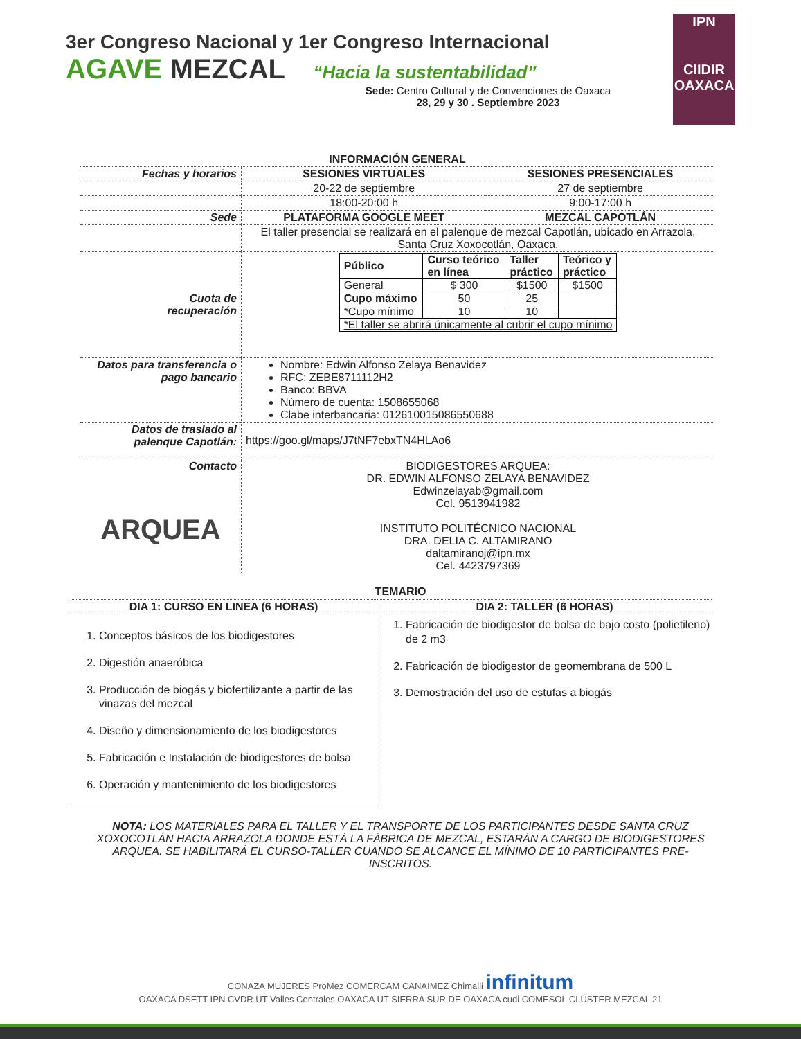3er Congreso Nacional y 1er Congreso Internacional
AGAVE MEZCAL “Hacia la sustentabilidad”
Sede: Centro Cultural y de Convenciones de Oaxaca
28, 29 y 30 . Septiembre 2023
IPN
CIIDIR OAXACA
| INFORMACIÓN GENERAL | | |
| Fechas y horarios | SESIONES VIRTUALES | SESIONES PRESENCIALES |
| | 20-22 de septiembre | 27 de septiembre |
| | 18:00-20:00 h | 9:00-17:00 h |
| Sede | PLATAFORMA GOOGLE MEET | MEZCAL CAPOTLÁN |
| | El taller presencial se realizará en el palenque de mezcal Capotlán, ubicado en Arrazola, Santa Cruz Xoxocotlán, Oaxaca. | |
| Cuota de recuperación | / Público / Curso teórico en línea / Taller práctico / Teórico y práctico / / --- / --- / --- / --- / / General / $ 300 / $1500 / $1500 / / Cupo máximo / 50 / 25 / / / *Cupo mínimo / 10 / 10 / / / *El taller se abrirá únicamente al cubrir el cupo mínimo / / / / | |
| Datos para transferencia o pago bancario | Nombre: Edwin Alfonso Zelaya Benavidez RFC: ZEBE8711112H2 Banco: BBVA Número de cuenta: 1508655068 Clabe interbancaria: 012610015086550688 | |
| Datos de traslado al palenque Capotlán: | https://goo.gl/maps/J7tNF7ebxTN4HLAo6 | |
| Contacto ARQUEA | BIODIGESTORES ARQUEA: DR. EDWIN ALFONSO ZELAYA BENAVIDEZ Edwinzelayab@gmail.com Cel. 9513941982 INSTITUTO POLITÉCNICO NACIONAL DRA. DELIA C. ALTAMIRANO daltamiranoj@ipn.mx Cel. 4423797369 | |
TEMARIO
| DIA 1: CURSO EN LINEA (6 HORAS) | DIA 2: TALLER (6 HORAS) |
| --- | --- |
| 1. Conceptos básicos de los biodigestores 2. Digestión anaeróbica 3. Producción de biogás y biofertilizante a partir de las vinazas del mezcal 4. Diseño y dimensionamiento de los biodigestores 5. Fabricación e Instalación de biodigestores de bolsa 6. Operación y mantenimiento de los biodigestores | 1. Fabricación de biodigestor de bolsa de bajo costo (polietileno) de 2 m3 2. Fabricación de biodigestor de geomembrana de 500 L 3. Demostración del uso de estufas a biogás |
NOTA: LOS MATERIALES PARA EL TALLER Y EL TRANSPORTE DE LOS PARTICIPANTES DESDE SANTA CRUZ XOXOCOTLÁN HACIA ARRAZOLA DONDE ESTÁ LA FÁBRICA DE MEZCAL, ESTARÁN A CARGO DE BIODIGESTORES ARQUEA. SE HABILITARÁ EL CURSO-TALLER CUANDO SE ALCANCE EL MÍNIMO DE 10 PARTICIPANTES PRE-INSCRITOS.
CONAZA MUJERES ProMez COMERCAM CANAIMEZ Chimalli infinitum
OAXACA DSETT IPN CVDR UT Valles Centrales OAXACA UT SIERRA SUR DE OAXACA cudi COMESOL CLÚSTER MEZCAL 21